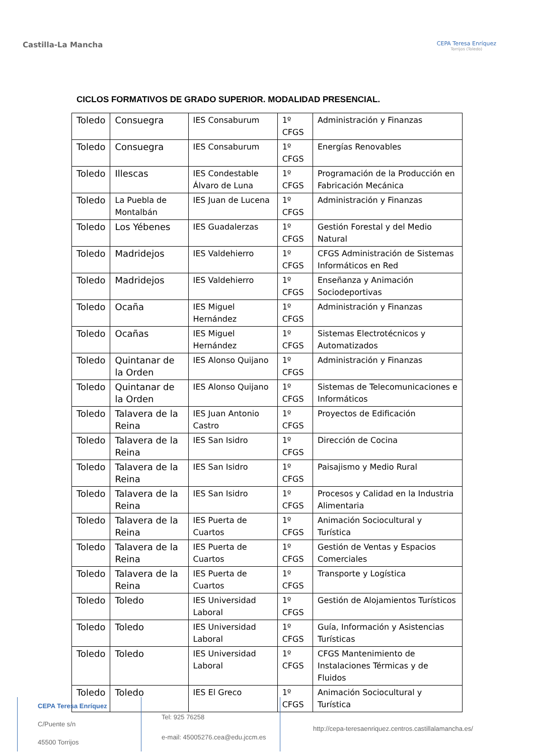Castilla-La Mancha
CEPA Teresa Enríquez
Torrijos (Toledo)
CICLOS FORMATIVOS DE GRADO SUPERIOR. MODALIDAD PRESENCIAL.
| Toledo | Consuegra | IES Consaburum | 1º CFGS | Administración y Finanzas |
| Toledo | Consuegra | IES Consaburum | 1º CFGS | Energías Renovables |
| Toledo | Illescas | IES Condestable Álvaro de Luna | 1º CFGS | Programación de la Producción en Fabricación Mecánica |
| Toledo | La Puebla de Montalbán | IES Juan de Lucena | 1º CFGS | Administración y Finanzas |
| Toledo | Los Yébenes | IES Guadalerzas | 1º CFGS | Gestión Forestal y del Medio Natural |
| Toledo | Madridejos | IES Valdehierro | 1º CFGS | CFGS Administración de Sistemas Informáticos en Red |
| Toledo | Madridejos | IES Valdehierro | 1º CFGS | Enseñanza y Animación Sociodeportivas |
| Toledo | Ocaña | IES Miguel Hernández | 1º CFGS | Administración y Finanzas |
| Toledo | Ocañas | IES Miguel Hernández | 1º CFGS | Sistemas Electrotécnicos y Automatizados |
| Toledo | Quintanar de la Orden | IES Alonso Quijano | 1º CFGS | Administración y Finanzas |
| Toledo | Quintanar de la Orden | IES Alonso Quijano | 1º CFGS | Sistemas de Telecomunicaciones e Informáticos |
| Toledo | Talavera de la Reina | IES Juan Antonio Castro | 1º CFGS | Proyectos de Edificación |
| Toledo | Talavera de la Reina | IES San Isidro | 1º CFGS | Dirección de Cocina |
| Toledo | Talavera de la Reina | IES San Isidro | 1º CFGS | Paisajismo y Medio Rural |
| Toledo | Talavera de la Reina | IES San Isidro | 1º CFGS | Procesos y Calidad en la Industria Alimentaria |
| Toledo | Talavera de la Reina | IES Puerta de Cuartos | 1º CFGS | Animación Sociocultural y Turística |
| Toledo | Talavera de la Reina | IES Puerta de Cuartos | 1º CFGS | Gestión de Ventas y Espacios Comerciales |
| Toledo | Talavera de la Reina | IES Puerta de Cuartos | 1º CFGS | Transporte y Logística |
| Toledo | Toledo | IES Universidad Laboral | 1º CFGS | Gestión de Alojamientos Turísticos |
| Toledo | Toledo | IES Universidad Laboral | 1º CFGS | Guía, Información y Asistencias Turísticas |
| Toledo | Toledo | IES Universidad Laboral | 1º CFGS | CFGS Mantenimiento de Instalaciones Térmicas y de Fluidos |
| Toledo | Toledo | IES El Greco | 1º CFGS | Animación Sociocultural y Turística |
CEPA Teresa Enríquez
C/Puente s/n
45500 Torrijos
Tel: 925 76258
e-mail: 45005276.cea@edu.jccm.es
http://cepa-teresaenriquez.centros.castillalamancha.es/